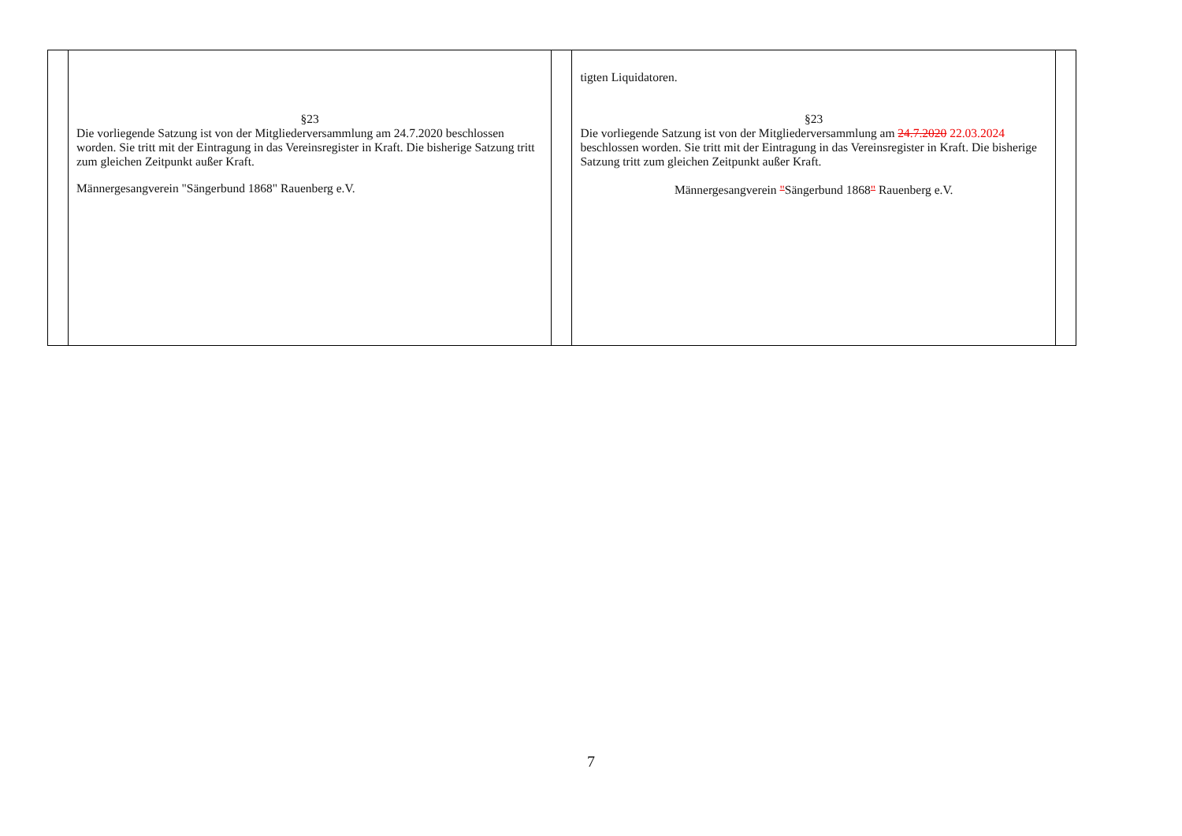| | §23 Die vorliegende Satzung ist von der Mitgliederversammlung am 24.7.2020 beschlossen worden. Sie tritt mit der Eintragung in das Vereinsregister in Kraft. Die bisherige Satzung tritt zum gleichen Zeitpunkt außer Kraft. Männergesangverein "Sängerbund 1868" Rauenberg e.V. | | tigten Liquidatoren. §23 Die vorliegende Satzung ist von der Mitgliederversammlung am 24.7.2020 22.03.2024 beschlossen worden. Sie tritt mit der Eintragung in das Vereinsregister in Kraft. Die bisherige Satzung tritt zum gleichen Zeitpunkt außer Kraft. Männergesangverein " Sängerbund 1868 " Rauenberg e.V. | |
7